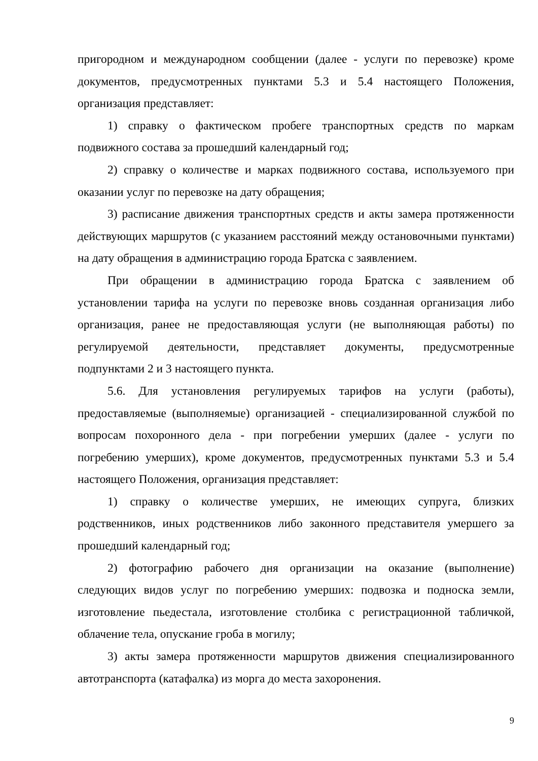пригородном и международном сообщении (далее - услуги по перевозке) кроме документов, предусмотренных пунктами 5.3 и 5.4 настоящего Положения, организация представляет:
1) справку о фактическом пробеге транспортных средств по маркам подвижного состава за прошедший календарный год;
2) справку о количестве и марках подвижного состава, используемого при оказании услуг по перевозке на дату обращения;
3) расписание движения транспортных средств и акты замера протяженности действующих маршрутов (с указанием расстояний между остановочными пунктами) на дату обращения в администрацию города Братска с заявлением.
При обращении в администрацию города Братска с заявлением об установлении тарифа на услуги по перевозке вновь созданная организация либо организация, ранее не предоставляющая услуги (не выполняющая работы) по регулируемой деятельности, представляет документы, предусмотренные подпунктами 2 и 3 настоящего пункта.
5.6. Для установления регулируемых тарифов на услуги (работы), предоставляемые (выполняемые) организацией - специализированной службой по вопросам похоронного дела - при погребении умерших (далее - услуги по погребению умерших), кроме документов, предусмотренных пунктами 5.3 и 5.4 настоящего Положения, организация представляет:
1) справку о количестве умерших, не имеющих супруга, близких родственников, иных родственников либо законного представителя умершего за прошедший календарный год;
2) фотографию рабочего дня организации на оказание (выполнение) следующих видов услуг по погребению умерших: подвозка и подноска земли, изготовление пьедестала, изготовление столбика с регистрационной табличкой, облачение тела, опускание гроба в могилу;
3) акты замера протяженности маршрутов движения специализированного автотранспорта (катафалка) из морга до места захоронения.
9